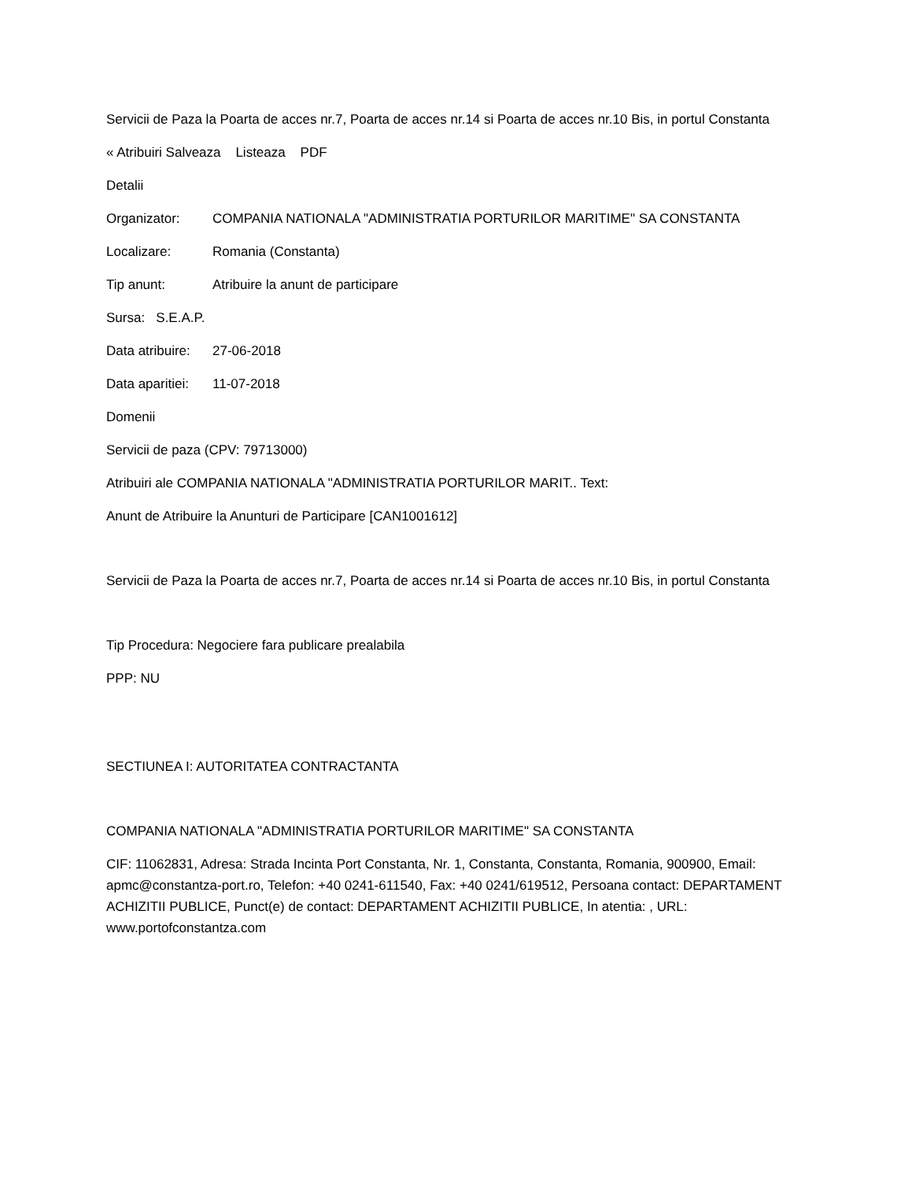Servicii de Paza la Poarta de acces nr.7, Poarta de acces nr.14 si Poarta de acces nr.10 Bis, in portul Constanta
« Atribuiri Salveaza Listeaza PDF
Detalii
Organizator: COMPANIA NATIONALA "ADMINISTRATIA PORTURILOR MARITIME" SA CONSTANTA
Localizare: Romania (Constanta)
Tip anunt: Atribuire la anunt de participare
Sursa: S.E.A.P.
Data atribuire: 27-06-2018
Data aparitiei: 11-07-2018
Domenii
Servicii de paza (CPV: 79713000)
Atribuiri ale COMPANIA NATIONALA "ADMINISTRATIA PORTURILOR MARIT.. Text:
Anunt de Atribuire la Anunturi de Participare [CAN1001612]
Servicii de Paza la Poarta de acces nr.7, Poarta de acces nr.14 si Poarta de acces nr.10 Bis, in portul Constanta
Tip Procedura: Negociere fara publicare prealabila
PPP: NU
SECTIUNEA I: AUTORITATEA CONTRACTANTA
COMPANIA NATIONALA "ADMINISTRATIA PORTURILOR MARITIME" SA CONSTANTA
CIF: 11062831, Adresa: Strada Incinta Port Constanta, Nr. 1, Constanta, Constanta, Romania, 900900, Email: apmc@constantza-port.ro, Telefon: +40 0241-611540, Fax: +40 0241/619512, Persoana contact: DEPARTAMENT ACHIZITII PUBLICE, Punct(e) de contact: DEPARTAMENT ACHIZITII PUBLICE, In atentia: , URL: www.portofconstantza.com